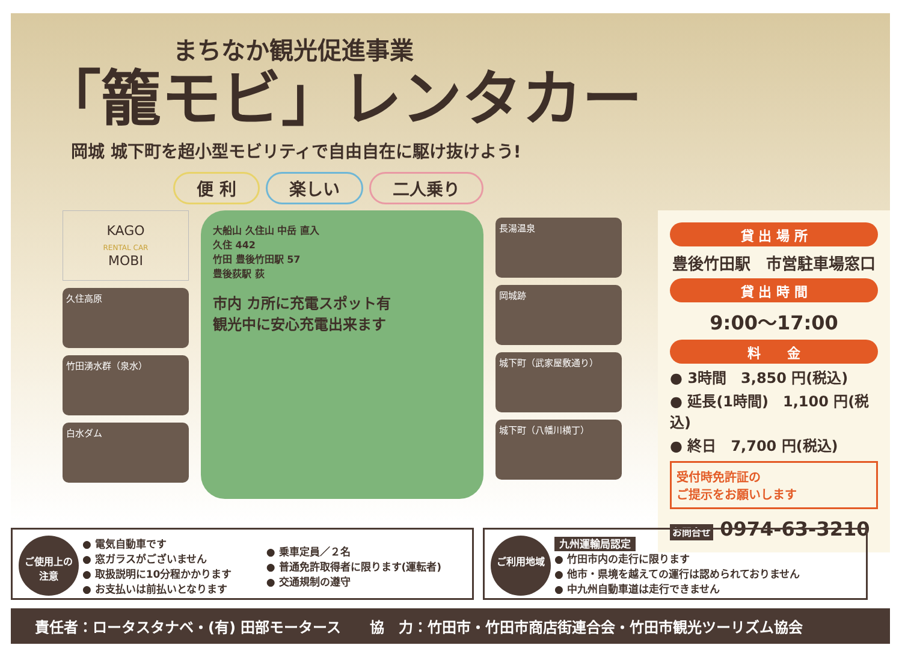まちなか観光促進事業
「籠モビ」レンタカー
岡城 城下町を超小型モビリティで自由自在に駆け抜けよう!
便 利 楽しい 二人乗り
KAGO
RENTAL CAR
MOBI
久住高原
竹田湧水群（泉水）
白水ダム
大船山 久住山 中岳 直入
久住 442
竹田 豊後竹田駅 57
豊後荻駅 荻
市内 カ所に充電スポット有
観光中に安心充電出来ます
長湯温泉
岡城跡
城下町（武家屋敷通り）
城下町（八幡川横丁）
貸 出 場 所
豊後竹田駅　市営駐車場窓口
貸 出 時 間
9:00～17:00
料　　金
● 3時間　3,850 円(税込)
● 延長(1時間)　1,100 円(税込)
● 終日　7,700 円(税込)
受付時免許証の
ご提示をお願いします
お問合せ 0974-63-3210
ご使用上の
注意
● 電気自動車です
● 窓ガラスがございません
● 取扱説明に10分程かかります
● お支払いは前払いとなります
● 乗車定員／２名
● 普通免許取得者に限ります(運転者)
● 交通規制の遵守
ご利用地域
九州運輸局認定
● 竹田市内の走行に限ります
● 他市・県境を越えての運行は認められておりません
● 中九州自動車道は走行できません
責任者：ロータスタナベ・(有) 田部モータース　　協　力：竹田市・竹田市商店街連合会・竹田市観光ツーリズム協会